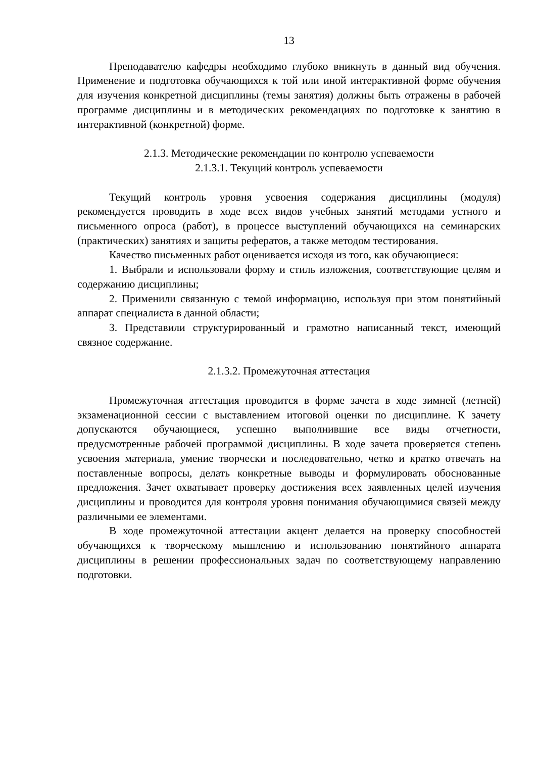13
Преподавателю кафедры необходимо глубоко вникнуть в данный вид обучения. Применение и подготовка обучающихся к той или иной интерактивной форме обучения для изучения конкретной дисциплины (темы занятия) должны быть отражены в рабочей программе дисциплины и в методических рекомендациях по подготовке к занятию в интерактивной (конкретной) форме.
2.1.3. Методические рекомендации по контролю успеваемости
2.1.3.1. Текущий контроль успеваемости
Текущий контроль уровня усвоения содержания дисциплины (модуля) рекомендуется проводить в ходе всех видов учебных занятий методами устного и письменного опроса (работ), в процессе выступлений обучающихся на семинарских (практических) занятиях и защиты рефератов, а также методом тестирования.
Качество письменных работ оценивается исходя из того, как обучающиеся:
1. Выбрали и использовали форму и стиль изложения, соответствующие целям и содержанию дисциплины;
2. Применили связанную с темой информацию, используя при этом понятийный аппарат специалиста в данной области;
3. Представили структурированный и грамотно написанный текст, имеющий связное содержание.
2.1.3.2. Промежуточная аттестация
Промежуточная аттестация проводится в форме зачета в ходе зимней (летней) экзаменационной сессии с выставлением итоговой оценки по дисциплине. К зачету допускаются обучающиеся, успешно выполнившие все виды отчетности, предусмотренные рабочей программой дисциплины. В ходе зачета проверяется степень усвоения материала, умение творчески и последовательно, четко и кратко отвечать на поставленные вопросы, делать конкретные выводы и формулировать обоснованные предложения. Зачет охватывает проверку достижения всех заявленных целей изучения дисциплины и проводится для контроля уровня понимания обучающимися связей между различными ее элементами.
В ходе промежуточной аттестации акцент делается на проверку способностей обучающихся к творческому мышлению и использованию понятийного аппарата дисциплины в решении профессиональных задач по соответствующему направлению подготовки.